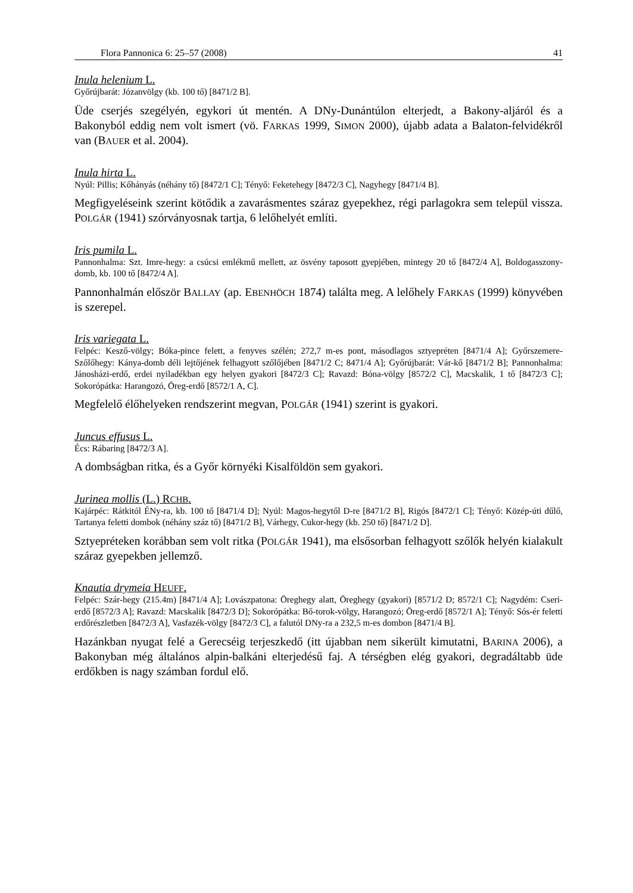Flora Pannonica 6: 25–57 (2008) 41
Inula helenium L.
Győrújbarát: Józanvölgy (kb. 100 tő) [8471/2 B].
Üde cserjés szegélyén, egykori út mentén. A DNy-Dunántúlon elterjedt, a Bakony-aljáról és a Bakonyból eddig nem volt ismert (vö. FARKAS 1999, SIMON 2000), újabb adata a Balaton-felvidékről van (BAUER et al. 2004).
Inula hirta L.
Nyúl: Pillis; Kőhányás (néhány tő) [8472/1 C]; Tényő: Feketehegy [8472/3 C], Nagyhegy [8471/4 B].
Megfigyeléseink szerint kötődik a zavarásmentes száraz gyepekhez, régi parlagokra sem települ vissza. POLGÁR (1941) szórványosnak tartja, 6 lelőhelyét említi.
Iris pumila L.
Pannonhalma: Szt. Imre-hegy: a csúcsi emlékmű mellett, az ösvény taposott gyepjében, mintegy 20 tő [8472/4 A], Boldogasszony-domb, kb. 100 tő [8472/4 A].
Pannonhalmán először BALLAY (ap. EBENHÖCH 1874) találta meg. A lelőhely FARKAS (1999) könyvében is szerepel.
Iris variegata L.
Felpéc: Kesző-völgy; Bóka-pince felett, a fenyves szélén; 272,7 m-es pont, másodlagos sztyepréten [8471/4 A]; Győrszemere-Szőlőhegy: Kánya-domb déli lejtőjének felhagyott szőlőjében [8471/2 C; 8471/4 A]; Győrújbarát: Vár-kő [8471/2 B]; Pannonhalma: Jánosházi-erdő, erdei nyiladékban egy helyen gyakori [8472/3 C]; Ravazd: Bóna-völgy [8572/2 C], Macskalik, 1 tő [8472/3 C]; Sokorópátka: Harangozó, Öreg-erdő [8572/1 A, C].
Megfelelő élőhelyeken rendszerint megvan, POLGÁR (1941) szerint is gyakori.
Juncus effusus L.
Écs: Rábaring [8472/3 A].
A dombságban ritka, és a Győr környéki Kisalföldön sem gyakori.
Jurinea mollis (L.) RCHB.
Kajárpéc: Rátkitól ÉNy-ra, kb. 100 tő [8471/4 D]; Nyúl: Magos-hegytől D-re [8471/2 B], Rigós [8472/1 C]; Tényő: Közép-úti dűlő, Tartanya feletti dombok (néhány száz tő) [8471/2 B], Várhegy, Cukor-hegy (kb. 250 tő) [8471/2 D].
Sztyepréteken korábban sem volt ritka (POLGÁR 1941), ma elsősorban felhagyott szőlők helyén kialakult száraz gyepekben jellemző.
Knautia drymeia HEUFF.
Felpéc: Szár-hegy (215.4m) [8471/4 A]; Lovászpatona: Öreghegy alatt, Öreghegy (gyakori) [8571/2 D; 8572/1 C]; Nagydém: Cseri-erdő [8572/3 A]; Ravazd: Macskalik [8472/3 D]; Sokorópátka: Bő-torok-völgy, Harangozó; Öreg-erdő [8572/1 A]; Tényő: Sós-ér feletti erdőrészletben [8472/3 A], Vasfazék-völgy [8472/3 C], a falutól DNy-ra a 232,5 m-es dombon [8471/4 B].
Hazánkban nyugat felé a Gerecséig terjeszkedő (itt újabban nem sikerült kimutatni, BARINA 2006), a Bakonyban még általános alpin-balkáni elterjedésű faj. A térségben elég gyakori, degradáltabb üde erdőkben is nagy számban fordul elő.